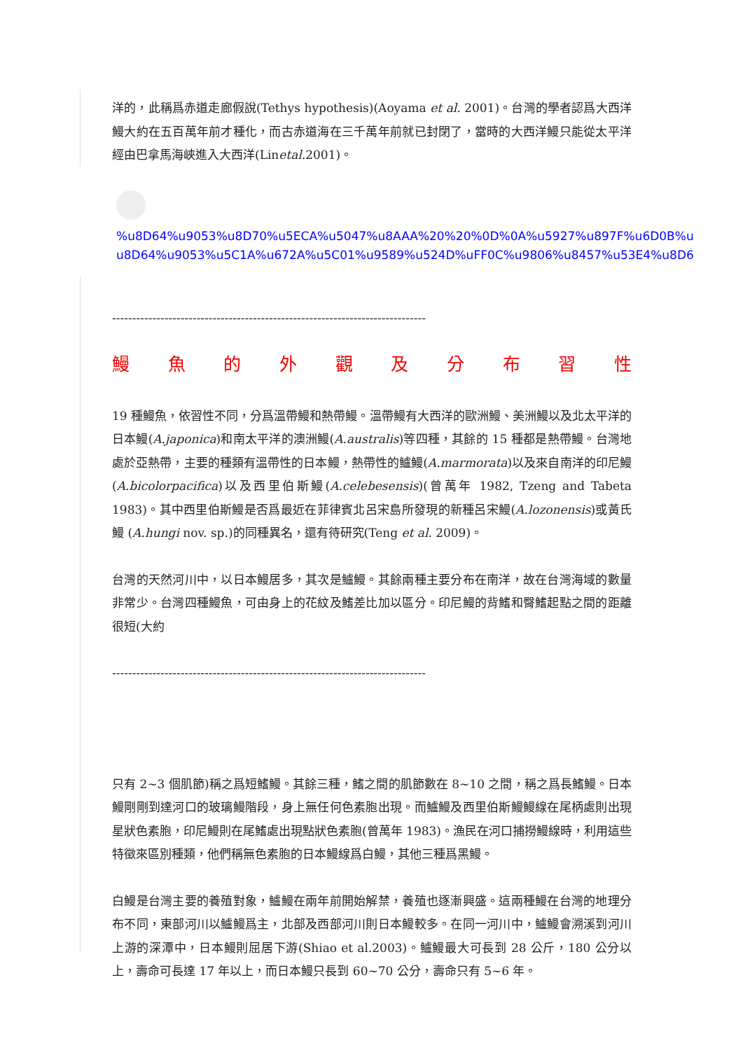洋的，此稱爲赤道走廊假說(Tethys hypothesis)(Aoyama et al. 2001)。台灣的學者認爲大西洋鰻大約在五百萬年前才種化，而古赤道海在三千萬年前就已封閉了，當時的大西洋鰻只能從太平洋經由巴拿馬海峽進入大西洋(Linetal. 2001)。
%u8D64%u9053%u8D70%u5ECA%u5047%u8AAA%20%20%0D%0A%u5927%u897F%u6D0B%u
u8D64%u9053%u5C1A%u672A%u5C01%u9589%u524D%uFF0C%u9806%u8457%u53E4%u8D6
------------------------------------------------------------------------------
鰻魚的外觀及分布習性
19 種鰻魚，依習性不同，分爲溫帶鰻和熱帶鰻。溫帶鰻有大西洋的歐洲鰻、美洲鰻以及北太平洋的日本鰻(A.japonica)和南太平洋的澳洲鰻(A.australis)等四種，其餘的 15 種都是熱帶鰻。台灣地處於亞熱帶，主要的種類有溫帶性的日本鰻，熱帶性的鱸鰻(A.marmorata)以及來自南洋的印尼鰻(A.bicolorpacifica)以及西里伯斯鰻(A.celebesensis)(曾萬年 1982, Tzeng and Tabeta 1983)。其中西里伯斯鰻是否爲最近在菲律賓北呂宋島所發現的新種呂宋鰻(A.lozonensis)或黃氏鰻 (A.hungi nov. sp.)的同種異名，還有待研究(Teng et al. 2009)。
台灣的天然河川中，以日本鰻居多，其次是鱸鰻。其餘兩種主要分布在南洋，故在台灣海域的數量非常少。台灣四種鰻魚，可由身上的花紋及鰭差比加以區分。印尼鰻的背鰭和臀鰭起點之間的距離很短(大約
------------------------------------------------------------------------------
只有 2~3 個肌節)稱之爲短鰭鰻。其餘三種，鰭之間的肌節數在 8~10 之間，稱之爲長鰭鰻。日本鰻剛剛到達河口的玻璃鰻階段，身上無任何色素胞出現。而鱸鰻及西里伯斯鰻鰻線在尾柄處則出現星狀色素胞，印尼鰻則在尾鰭處出現點狀色素胞(曾萬年 1983)。漁民在河口捕撈鰻線時，利用這些特徵來區別種類，他們稱無色素胞的日本鰻線爲白鰻，其他三種爲黑鰻。
白鰻是台灣主要的養殖對象，鱸鰻在兩年前開始解禁，養殖也逐漸興盛。這兩種鰻在台灣的地理分布不同，東部河川以鱸鰻爲主，北部及西部河川則日本鰻較多。在同一河川中，鱸鰻會溯溪到河川上游的深潭中，日本鰻則屈居下游(Shiao et al.2003)。鱸鰻最大可長到 28 公斤，180 公分以上，壽命可長達 17 年以上，而日本鰻只長到 60~70 公分，壽命只有 5~6 年。